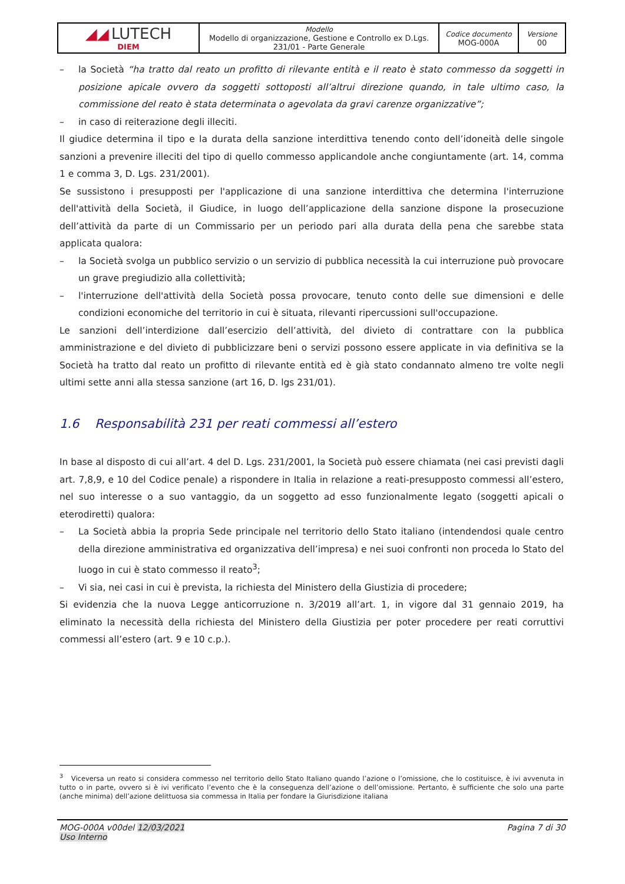| ◢◢ LUTECH DIEM | Modello Modello di organizzazione, Gestione e Controllo ex D.Lgs. 231/01 - Parte Generale | Codice documento MOG-000A | Versione 00 |
– la Società “ha tratto dal reato un profitto di rilevante entità e il reato è stato commesso da soggetti in posizione apicale ovvero da soggetti sottoposti all’altrui direzione quando, in tale ultimo caso, la commissione del reato è stata determinata o agevolata da gravi carenze organizzative”;
– in caso di reiterazione degli illeciti.
Il giudice determina il tipo e la durata della sanzione interdittiva tenendo conto dell’idoneità delle singole sanzioni a prevenire illeciti del tipo di quello commesso applicandole anche congiuntamente (art. 14, comma 1 e comma 3, D. Lgs. 231/2001).
Se sussistono i presupposti per l'applicazione di una sanzione interdittiva che determina l'interruzione dell'attività della Società, il Giudice, in luogo dell’applicazione della sanzione dispone la prosecuzione dell’attività da parte di un Commissario per un periodo pari alla durata della pena che sarebbe stata applicata qualora:
– la Società svolga un pubblico servizio o un servizio di pubblica necessità la cui interruzione può provocare un grave pregiudizio alla collettività;
– l'interruzione dell'attività della Società possa provocare, tenuto conto delle sue dimensioni e delle condizioni economiche del territorio in cui è situata, rilevanti ripercussioni sull'occupazione.
Le sanzioni dell’interdizione dall’esercizio dell’attività, del divieto di contrattare con la pubblica amministrazione e del divieto di pubblicizzare beni o servizi possono essere applicate in via definitiva se la Società ha tratto dal reato un profitto di rilevante entità ed è già stato condannato almeno tre volte negli ultimi sette anni alla stessa sanzione (art 16, D. lgs 231/01).
1.6 Responsabilità 231 per reati commessi all’estero
In base al disposto di cui all’art. 4 del D. Lgs. 231/2001, la Società può essere chiamata (nei casi previsti dagli art. 7,8,9, e 10 del Codice penale) a rispondere in Italia in relazione a reati-presupposto commessi all’estero, nel suo interesse o a suo vantaggio, da un soggetto ad esso funzionalmente legato (soggetti apicali o eterodiretti) qualora:
– La Società abbia la propria Sede principale nel territorio dello Stato italiano (intendendosi quale centro della direzione amministrativa ed organizzativa dell’impresa) e nei suoi confronti non proceda lo Stato del luogo in cui è stato commesso il reato<sup>3</sup>;
– Vi sia, nei casi in cui è prevista, la richiesta del Ministero della Giustizia di procedere;
Si evidenzia che la nuova Legge anticorruzione n. 3/2019 all’art. 1, in vigore dal 31 gennaio 2019, ha eliminato la necessità della richiesta del Ministero della Giustizia per poter procedere per reati corruttivi commessi all’estero (art. 9 e 10 c.p.).
<sup>3</sup> Viceversa un reato si considera commesso nel territorio dello Stato Italiano quando l’azione o l’omissione, che lo costituisce, è ivi avvenuta in tutto o in parte, ovvero si è ivi verificato l’evento che è la conseguenza dell’azione o dell’omissione. Pertanto, è sufficiente che solo una parte (anche minima) dell’azione delittuosa sia commessa in Italia per fondare la Giurisdizione italiana
MOG-000A v00del 12/03/2021
Uso Interno Pagina 7 di 30